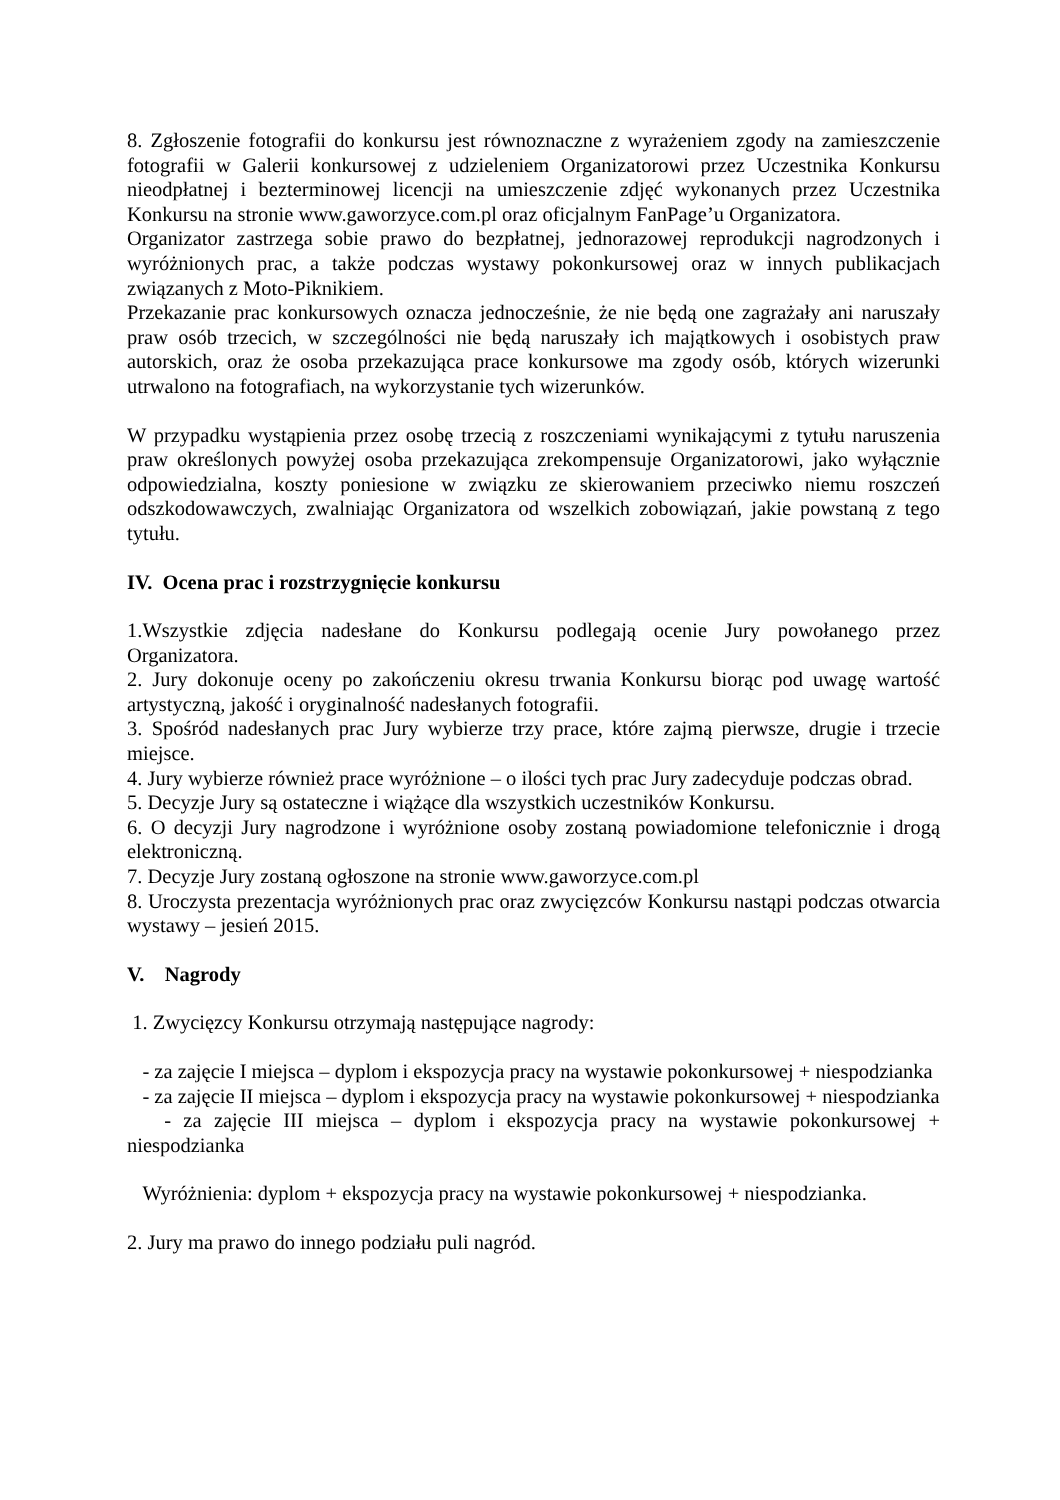8. Zgłoszenie fotografii do konkursu jest równoznaczne z wyrażeniem zgody na zamieszczenie fotografii w Galerii konkursowej z udzieleniem Organizatorowi przez Uczestnika Konkursu nieodpłatnej i bezterminowej licencji na umieszczenie zdjęć wykonanych przez Uczestnika Konkursu na stronie www.gaworzyce.com.pl oraz oficjalnym FanPage’u Organizatora.
Organizator zastrzega sobie prawo do bezpłatnej, jednorazowej reprodukcji nagrodzonych i wyróżnionych prac, a także podczas wystawy pokonkursowej oraz w innych publikacjach związanych z Moto-Piknikiem.
Przekazanie prac konkursowych oznacza jednocześnie, że nie będą one zagrażały ani naruszały praw osób trzecich, w szczególności nie będą naruszały ich majątkowych i osobistych praw autorskich, oraz że osoba przekazująca prace konkursowe ma zgody osób, których wizerunki utrwalono na fotografiach, na wykorzystanie tych wizerunków.
W przypadku wystąpienia przez osobę trzecią z roszczeniami wynikającymi z tytułu naruszenia praw określonych powyżej osoba przekazująca zrekompensuje Organizatorowi, jako wyłącznie odpowiedzialna, koszty poniesione w związku ze skierowaniem przeciwko niemu roszczeń odszkodowawczych, zwalniając Organizatora od wszelkich zobowiązań, jakie powstaną z tego tytułu.
IV. Ocena prac i rozstrzygnięcie konkursu
1.Wszystkie zdjęcia nadesłane do Konkursu podlegają ocenie Jury powołanego przez Organizatora.
2. Jury dokonuje oceny po zakończeniu okresu trwania Konkursu biorąc pod uwagę wartość artystyczną, jakość i oryginalność nadesłanych fotografii.
3. Spośród nadesłanych prac Jury wybierze trzy prace, które zajmą pierwsze, drugie i trzecie miejsce.
4. Jury wybierze również prace wyróżnione – o ilości tych prac Jury zadecyduje podczas obrad.
5. Decyzje Jury są ostateczne i wiążące dla wszystkich uczestników Konkursu.
6. O decyzji Jury nagrodzone i wyróżnione osoby zostaną powiadomione telefonicznie i drogą elektroniczną.
7. Decyzje Jury zostaną ogłoszone na stronie www.gaworzyce.com.pl
8. Uroczysta prezentacja wyróżnionych prac oraz zwycięzców Konkursu nastąpi podczas otwarcia wystawy – jesień 2015.
V. Nagrody
1. Zwycięzcy Konkursu otrzymają następujące nagrody:
- za zajęcie I miejsca – dyplom i ekspozycja pracy na wystawie pokonkursowej + niespodzianka
- za zajęcie II miejsca – dyplom i ekspozycja pracy na wystawie pokonkursowej + niespodzianka
- za zajęcie III miejsca – dyplom i ekspozycja pracy na wystawie pokonkursowej + niespodzianka
Wyróżnienia: dyplom + ekspozycja pracy na wystawie pokonkursowej + niespodzianka.
2. Jury ma prawo do innego podziału puli nagród.